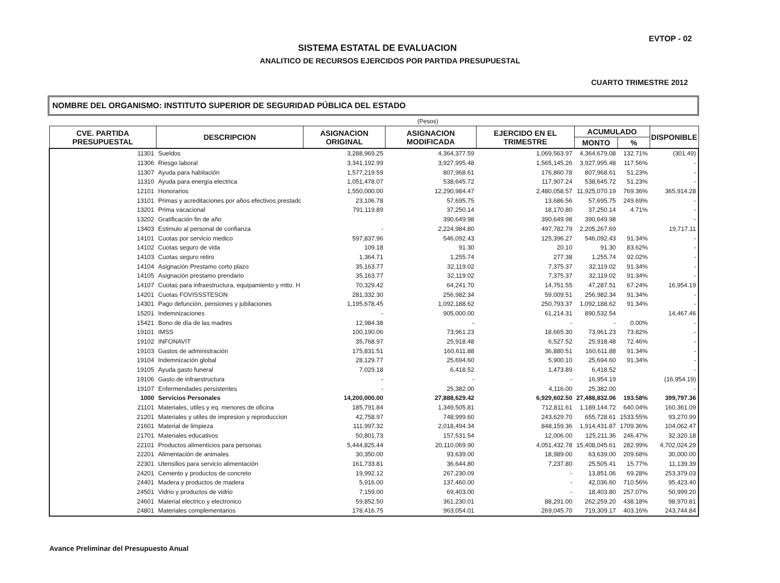EVTOP - 02
SISTEMA ESTATAL DE EVALUACION
ANALITICO DE RECURSOS EJERCIDOS POR PARTIDA PRESUPUESTAL
CUARTO TRIMESTRE 2012
NOMBRE DEL ORGANISMO: INSTITUTO SUPERIOR DE SEGURIDAD PÚBLICA DEL ESTADO
(Pesos)
| CVE. PARTIDA PRESUPUESTAL | DESCRIPCION | ASIGNACION ORIGINAL | ASIGNACION MODIFICADA | EJERCIDO EN EL TRIMESTRE | ACUMULADO | | DISPONIBLE |
| --- | --- | --- | --- | --- | --- | --- | --- |
| | | | | | MONTO | % | |
| 11301 | Sueldos | 3,288,969.25 | 4,364,377.59 | 1,069,563.97 | 4,364,679.08 | 132.71% | (301.49) |
| 11306 | Riesgo laboral | 3,341,192.99 | 3,927,995.48 | 1,565,145.26 | 3,927,995.48 | 117.56% | - |
| 11307 | Ayuda para habitación | 1,577,219.59 | 807,968.61 | 176,860.78 | 807,968.61 | 51.23% | - |
| 11310 | Ayuda para energía electrica | 1,051,478.07 | 538,645.72 | 117,907.24 | 538,645.72 | 51.23% | - |
| 12101 | Honorarios | 1,550,000.00 | 12,290,984.47 | 2,480,058.57 | 11,925,070.19 | 769.36% | 365,914.28 |
| 13101 | Primas y acreditaciones por años efectivos prestadc | 23,106.78 | 57,695.75 | 13,686.56 | 57,695.75 | 249.69% | - |
| 13201 | Prima vacacional | 791,119.89 | 37,250.14 | 18,170.80 | 37,250.14 | 4.71% | - |
| 13202 | Gratificación fin de año | | 390,649.98 | 390,649.98 | 390,649.98 | | - |
| 13403 | Estimulo al personal de confianza | - | 2,224,984.80 | 497,782.79 | 2,205,267.69 | | 19,717.11 |
| 14101 | Cuotas por servicio medico | 597,837.96 | 546,092.43 | 125,396.27 | 546,092.43 | 91.34% | - |
| 14102 | Cuotas seguro de vida | 109.18 | 91.30 | 20.10 | 91.30 | 83.62% | - |
| 14103 | Cuotas seguro retiro | 1,364.71 | 1,255.74 | 277.38 | 1,255.74 | 92.02% | - |
| 14104 | Asignación Prestamo corto plazo | 35,163.77 | 32,119.02 | 7,375.37 | 32,119.02 | 91.34% | - |
| 14105 | Asignación prestamo prendario | 35,163.77 | 32,119.02 | 7,375.37 | 32,119.02 | 91.34% | - |
| 14107 | Cuotas para infraestructura, equipamiento y mtto. H | 70,329.42 | 64,241.70 | 14,751.55 | 47,287.51 | 67.24% | 16,954.19 |
| 14201 | Cuotas FOVISSSTESON | 281,332.30 | 256,982.34 | 59,009.51 | 256,982.34 | 91.34% | - |
| 14301 | Pago defunción, pensiones y jubilaciones | 1,195,678.45 | 1,092,188.62 | 250,793.37 | 1,092,188.62 | 91.34% | - |
| 15201 | Indemnizaciones | - | 905,000.00 | 61,214.31 | 890,532.54 | | 14,467.46 |
| 15421 | Bono de día de las madres | 12,984.38 | - | - | - | 0.00% | - |
| 19101 | IMSS | 100,190.06 | 73,961.23 | 18,665.30 | 73,961.23 | 73.82% | - |
| 19102 | INFONAVIT | 35,768.97 | 25,918.48 | 6,527.52 | 25,918.48 | 72.46% | - |
| 19103 | Gastos de administración | 175,831.51 | 160,611.88 | 36,880.51 | 160,611.88 | 91.34% | - |
| 19104 | Indemnización global | 28,129.77 | 25,694.60 | 5,900.10 | 25,694.60 | 91.34% | - |
| 19105 | Ayuda gasto funeral | 7,029.18 | 6,418.52 | 1,473.89 | 6,418.52 | | - |
| 19106 | Gasto de infraestructura | - | - | - | 16,954.19 | | (16,954.19) |
| 19107 | Enfermendades persistentes | - | 25,382.00 | 4,116.00 | 25,382.00 | | - |
| 1000 | Servicios Personales | 14,200,000.00 | 27,888,629.42 | 6,929,602.50 | 27,488,832.06 | 193.58% | 399,797.36 |
| 21101 | Materiales, utiles y eq. menores de oficina | 185,791.84 | 1,349,505.81 | 712,811.61 | 1,189,144.72 | 640.04% | 160,361.09 |
| 21201 | Materiales y utiles de impresion y reproduccion | 42,758.97 | 748,999.60 | 243,629.70 | 655,728.61 | 1533.55% | 93,270.99 |
| 21601 | Material de limpieza | 111,997.32 | 2,018,494.34 | 848,159.36 | 1,914,431.87 | 1709.36% | 104,062.47 |
| 21701 | Materiales educativos | 50,801.73 | 157,531.54 | 12,006.00 | 125,211.36 | 246.47% | 32,320.18 |
| 22101 | Productos alimenticios para personas | 5,444,825.44 | 20,110,069.90 | 4,051,432.78 | 15,408,045.61 | 282.99% | 4,702,024.29 |
| 22201 | Alimentación de animales | 30,350.00 | 93,639.00 | 18,989.00 | 63,639.00 | 209.68% | 30,000.00 |
| 22301 | Utensilios para servicio alimentación | 161,733.81 | 36,644.80 | 7,237.80 | 25,505.41 | 15.77% | 11,139.39 |
| 24201 | Cemento y productos de concreto | 19,992.12 | 267,230.09 | - | 13,851.06 | 69.28% | 253,379.03 |
| 24401 | Madera y productos de madera | 5,916.00 | 137,460.00 | - | 42,036.60 | 710.56% | 95,423.40 |
| 24501 | Vidrio y productos de vidrio | 7,159.00 | 69,403.00 | - | 18,403.80 | 257.07% | 50,999.20 |
| 24601 | Material electrico y electronico | 59,852.50 | 361,230.01 | 88,291.00 | 262,259.20 | 438.18% | 98,970.81 |
| 24801 | Materiales complementarios | 178,416.75 | 963,054.01 | 269,045.70 | 719,309.17 | 403.16% | 243,744.84 |
Avance Preliminar del Presupuesto Anual